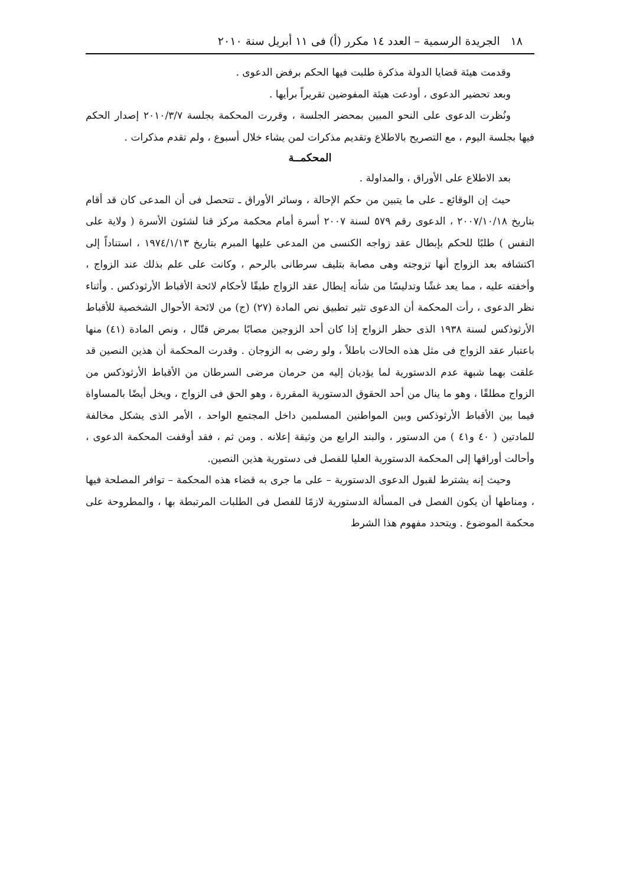١٨ الجريدة الرسمية – العدد ١٤ مكرر (أ) فى ١١ أبريل سنة ٢٠١٠
وقدمت هيئة قضايا الدولة مذكرة طلبت فيها الحكم برفض الدعوى .
وبعد تحضير الدعوى ، أودعت هيئة المفوضين تقريراً برأيها .
ونُظرت الدعوى على النحو المبين بمحضر الجلسة ، وقررت المحكمة بجلسة ٢٠١٠/٣/٧ إصدار الحكم فيها بجلسة اليوم ، مع التصريح بالاطلاع وتقديم مذكرات لمن يشاء خلال أسبوع ، ولم تقدم مذكرات .
المحكمــة
بعد الاطلاع على الأوراق ، والمداولة .
حيث إن الوقائع ـ على ما يتبين من حكم الإحالة ، وسائر الأوراق ـ تتحصل فى أن المدعى كان قد أقام بتاريخ ٢٠٠٧/١٠/١٨ ، الدعوى رقم ٥٧٩ لسنة ٢٠٠٧ أسرة أمام محكمة مركز قنا لشئون الأسرة ( ولاية على النفس ) طلبًا للحكم بإبطال عقد زواجه الكنسى من المدعى عليها المبرم بتاريخ ١٩٧٤/١/١٣ ، استناداً إلى اكتشافه بعد الزواج أنها تزوجته وهى مصابة بتليف سرطانى بالرحم ، وكانت على علم بذلك عند الزواج ، وأخفته عليه ، مما يعد غشًا وتدليسًا من شأنه إبطال عقد الزواج طبقًا لأحكام لائحة الأقباط الأرثوذكس . وأثناء نظر الدعوى ، رأت المحكمة أن الدعوى تثير تطبيق نص المادة (٢٧) (ج) من لائحة الأحوال الشخصية للأقباط الأرثوذكس لسنة ١٩٣٨ الذى حظر الزواج إذا كان أحد الزوجين مصابًا بمرض قتّال ، ونص المادة (٤١) منها باعتبار عقد الزواج فى مثل هذه الحالات باطلاً ، ولو رضى به الزوجان . وقدرت المحكمة أن هذين النصين قد علقت بهما شبهة عدم الدستورية لما يؤديان إليه من حرمان مرضى السرطان من الأقباط الأرثوذكس من الزواج مطلقًا ، وهو ما ينال من أحد الحقوق الدستورية المقررة ، وهو الحق فى الزواج ، ويخل أيضًا بالمساواة فيما بين الأقباط الأرثوذكس وبين المواطنين المسلمين داخل المجتمع الواحد ، الأمر الذى يشكل مخالفة للمادتين ( ٤٠ و٤١ ) من الدستور ، والبند الرابع من وثيقة إعلانه . ومن ثم ، فقد أوقفت المحكمة الدعوى ، وأحالت أوراقها إلى المحكمة الدستورية العليا للفصل فى دستورية هذين النصين.
وحيث إنه يشترط لقبول الدعوى الدستورية – على ما جرى به قضاء هذه المحكمة – توافر المصلحة فيها ، ومناطها أن يكون الفصل فى المسألة الدستورية لازمًا للفصل فى الطلبات المرتبطة بها ، والمطروحة على محكمة الموضوع . ويتحدد مفهوم هذا الشرط